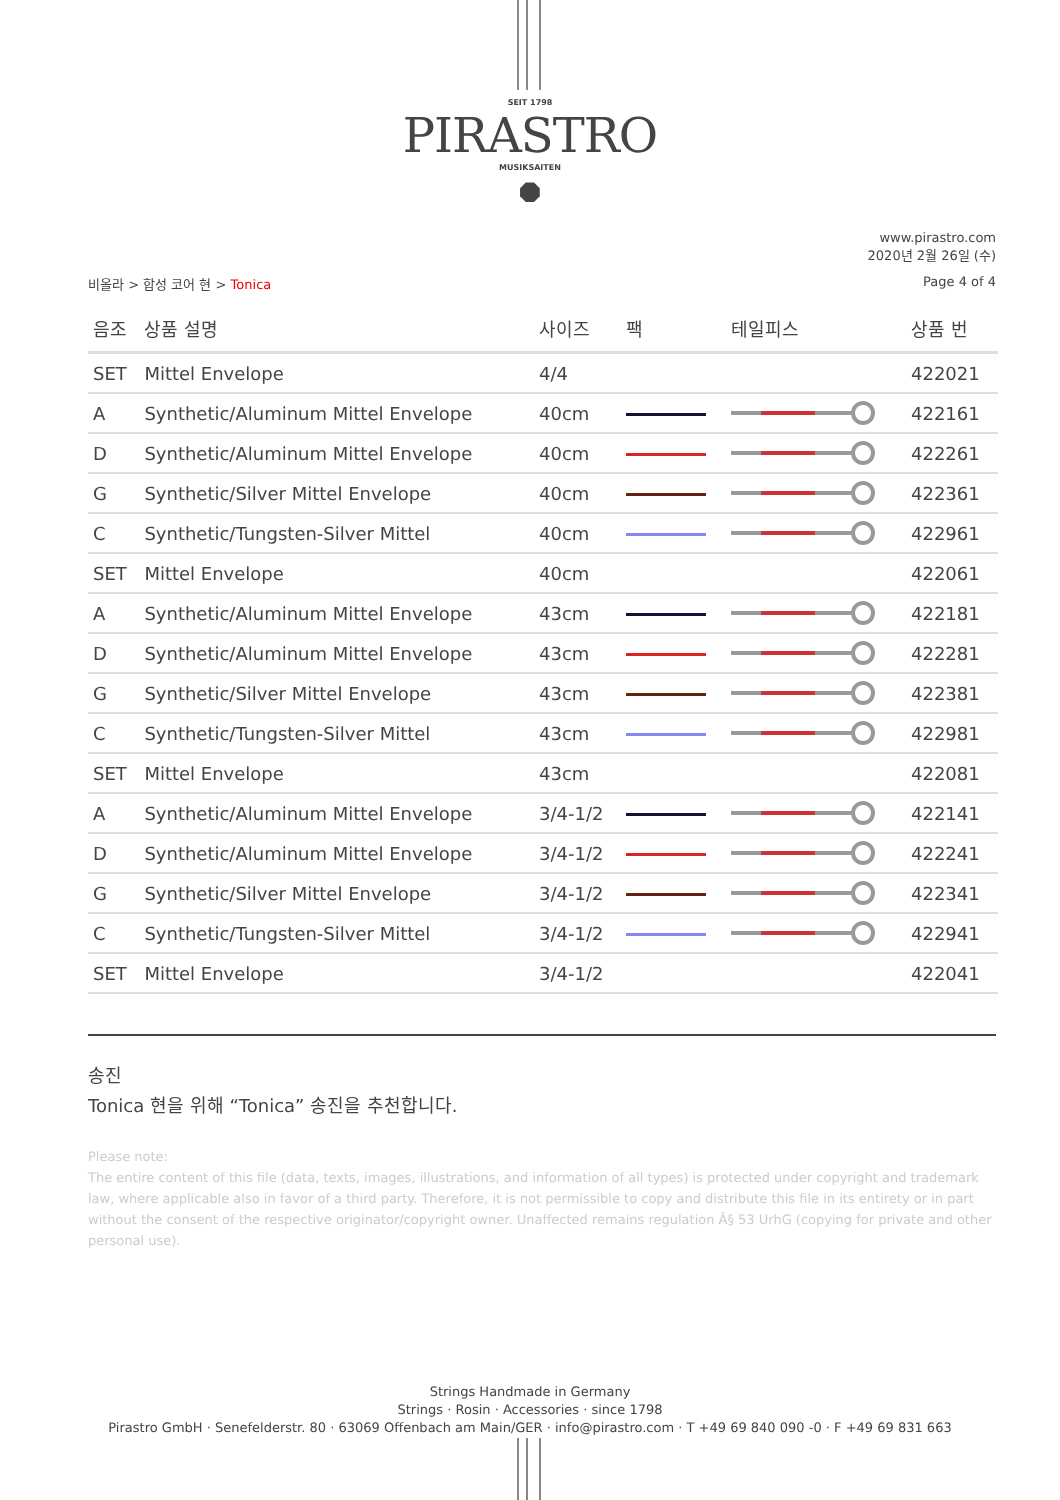SEIT 1798
PIRASTRO
MUSIKSAITEN
⯃
www.pirastro.com
2020년 2월 26일 (수)
비올라 > 합성 코어 현 > Tonica Page 4 of 4
| 음조 | 상품 설명 | 사이즈 | 팩 | 테일피스 | 상품 번 |
| --- | --- | --- | --- | --- | --- |
| SET | Mittel Envelope | 4/4 | | | 422021 |
| A | Synthetic/Aluminum Mittel Envelope | 40cm | | | 422161 |
| D | Synthetic/Aluminum Mittel Envelope | 40cm | | | 422261 |
| G | Synthetic/Silver Mittel Envelope | 40cm | | | 422361 |
| C | Synthetic/Tungsten-Silver Mittel | 40cm | | | 422961 |
| SET | Mittel Envelope | 40cm | | | 422061 |
| A | Synthetic/Aluminum Mittel Envelope | 43cm | | | 422181 |
| D | Synthetic/Aluminum Mittel Envelope | 43cm | | | 422281 |
| G | Synthetic/Silver Mittel Envelope | 43cm | | | 422381 |
| C | Synthetic/Tungsten-Silver Mittel | 43cm | | | 422981 |
| SET | Mittel Envelope | 43cm | | | 422081 |
| A | Synthetic/Aluminum Mittel Envelope | 3/4-1/2 | | | 422141 |
| D | Synthetic/Aluminum Mittel Envelope | 3/4-1/2 | | | 422241 |
| G | Synthetic/Silver Mittel Envelope | 3/4-1/2 | | | 422341 |
| C | Synthetic/Tungsten-Silver Mittel | 3/4-1/2 | | | 422941 |
| SET | Mittel Envelope | 3/4-1/2 | | | 422041 |
송진
Tonica 현을 위해 “Tonica” 송진을 추천합니다.
Please note:
The entire content of this file (data, texts, images, illustrations, and information of all types) is protected under copyright and trademark law, where applicable also in favor of a third party. Therefore, it is not permissible to copy and distribute this file in its entirety or in part without the consent of the respective originator/copyright owner. Unaffected remains regulation Â§ 53 UrhG (copying for private and other personal use).
Strings Handmade in Germany
Strings · Rosin · Accessories · since 1798
Pirastro GmbH · Senefelderstr. 80 · 63069 Offenbach am Main/GER · info@pirastro.com · T +49 69 840 090 -0 · F +49 69 831 663